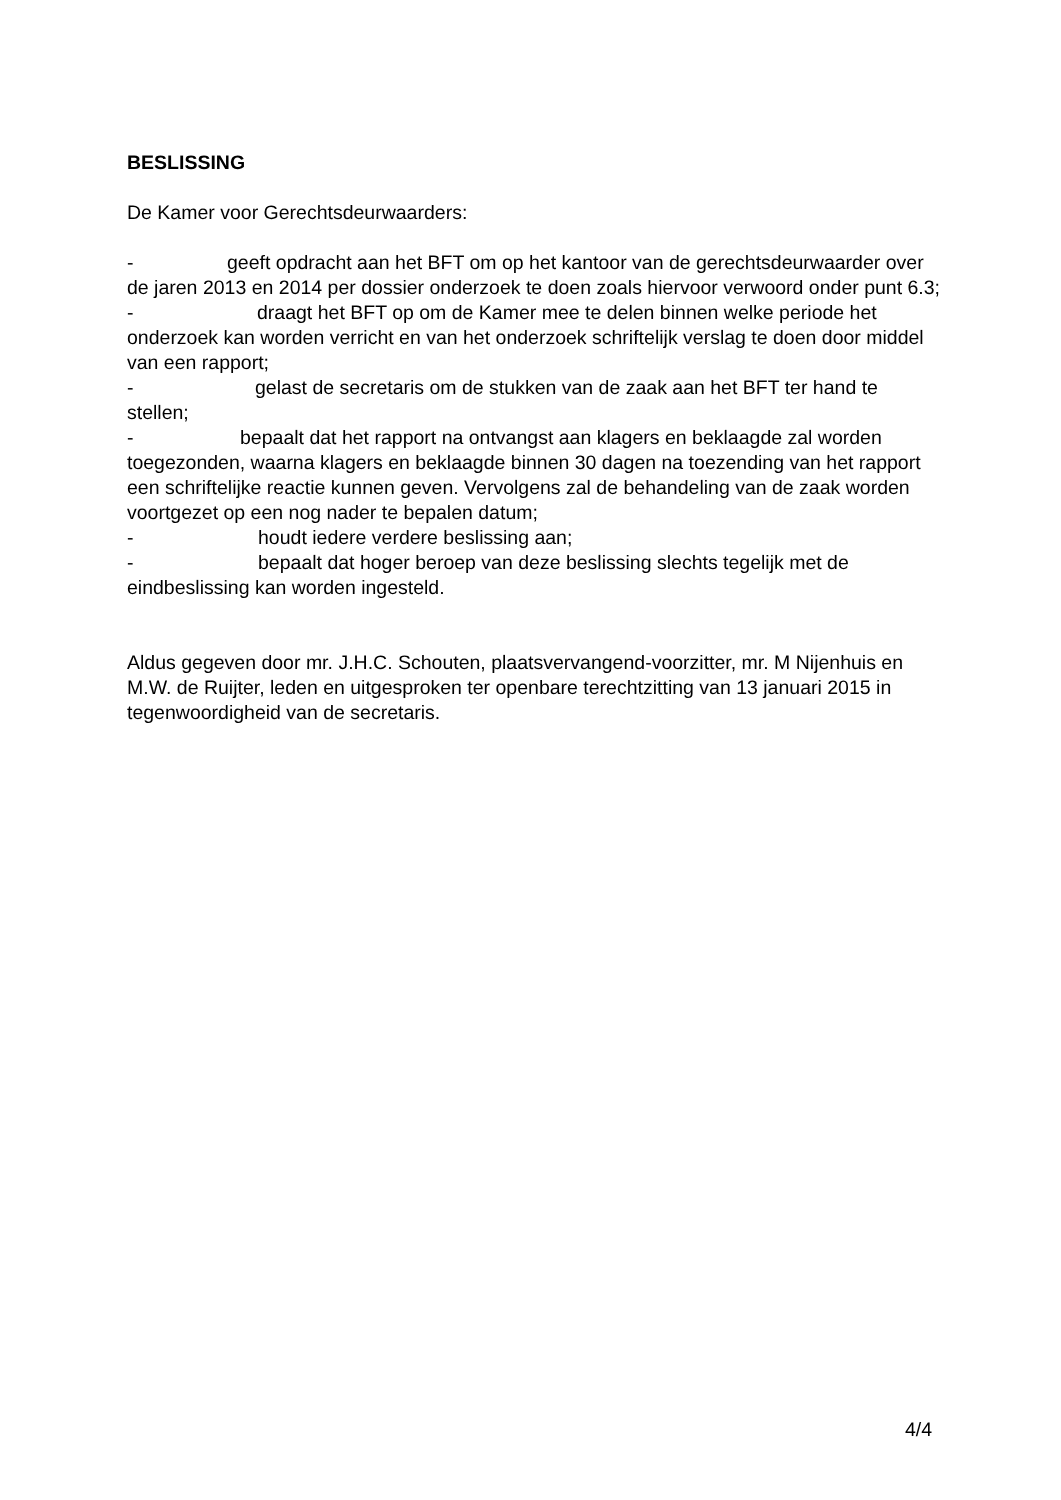BESLISSING
De Kamer voor Gerechtsdeurwaarders:
- geeft opdracht aan het BFT om op het kantoor van de gerechtsdeurwaarder over de jaren 2013 en 2014 per dossier onderzoek te doen zoals hiervoor verwoord onder punt 6.3;
- draagt het BFT op om de Kamer mee te delen binnen welke periode het onderzoek kan worden verricht en van het onderzoek schriftelijk verslag te doen door middel van een rapport;
- gelast de secretaris om de stukken van de zaak aan het BFT ter hand te stellen;
- bepaalt dat het rapport na ontvangst aan klagers en beklaagde zal worden toegezonden, waarna klagers en beklaagde binnen 30 dagen na toezending van het rapport een schriftelijke reactie kunnen geven. Vervolgens zal de behandeling van de zaak worden voortgezet op een nog nader te bepalen datum;
- houdt iedere verdere beslissing aan;
- bepaalt dat hoger beroep van deze beslissing slechts tegelijk met de eindbeslissing kan worden ingesteld.
Aldus gegeven door mr. J.H.C. Schouten, plaatsvervangend-voorzitter, mr. M Nijenhuis en M.W. de Ruijter, leden en uitgesproken ter openbare terechtzitting van 13 januari 2015 in tegenwoordigheid van de secretaris.
4/4